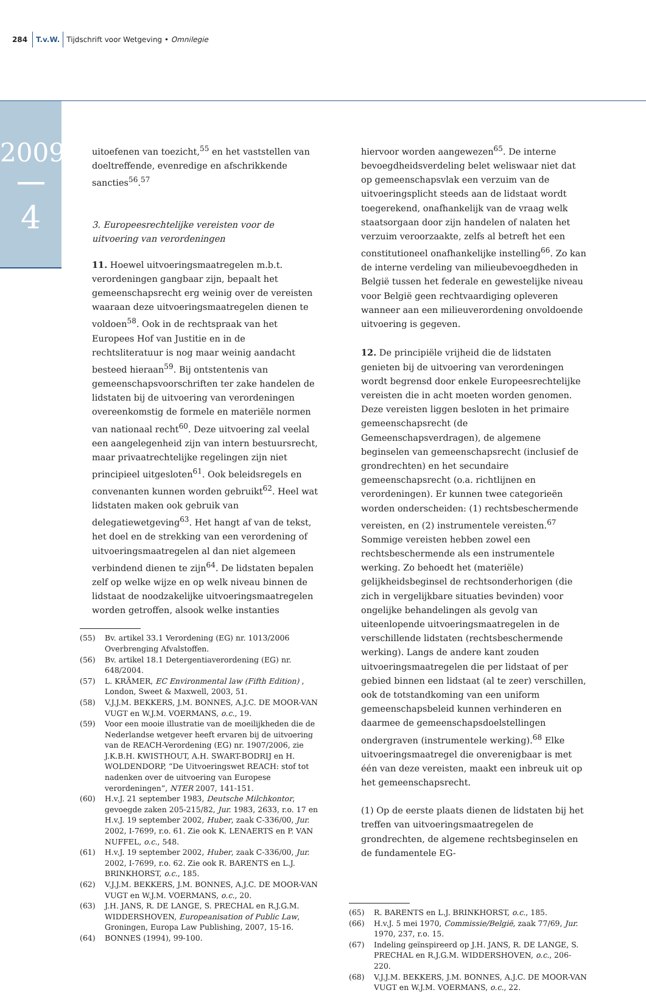284 T.v.W. Tijdschrift voor Wetgeving • Omnilegie
2009
4
uitoefenen van toezicht,<sup>55</sup> en het vaststellen van doeltreffende, evenredige en afschrikkende sancties<sup>56</sup>.<sup>57</sup>
3. Europeesrechtelijke vereisten voor de uitvoering van verordeningen
11. Hoewel uitvoeringsmaatregelen m.b.t. verordeningen gangbaar zijn, bepaalt het gemeenschapsrecht erg weinig over de vereisten waaraan deze uitvoeringsmaatregelen dienen te voldoen<sup>58</sup>. Ook in de rechtspraak van het Europees Hof van Justitie en in de rechtsliteratuur is nog maar weinig aandacht besteed hieraan<sup>59</sup>. Bij ontstentenis van gemeenschapsvoorschriften ter zake handelen de lidstaten bij de uitvoering van verordeningen overeenkomstig de formele en materiële normen van nationaal recht<sup>60</sup>. Deze uitvoering zal veelal een aangelegenheid zijn van intern bestuursrecht, maar privaatrechtelijke regelingen zijn niet principieel uitgesloten<sup>61</sup>. Ook beleidsregels en convenanten kunnen worden gebruikt<sup>62</sup>. Heel wat lidstaten maken ook gebruik van delegatiewetgeving<sup>63</sup>. Het hangt af van de tekst, het doel en de strekking van een verordening of uitvoeringsmaatregelen al dan niet algemeen verbindend dienen te zijn<sup>64</sup>. De lidstaten bepalen zelf op welke wijze en op welk niveau binnen de lidstaat de noodzakelijke uitvoeringsmaatregelen worden getroffen, alsook welke instanties
(55) Bv. artikel 33.1 Verordening (EG) nr. 1013/2006 Overbrenging Afvalstoffen.
(56) Bv. artikel 18.1 Detergentiaverordening (EG) nr. 648/2004.
(57) L. KRÄMER, EC Environmental law (Fifth Edition) , London, Sweet & Maxwell, 2003, 51.
(58) V.J.J.M. BEKKERS, J.M. BONNES, A.J.C. DE MOOR-VAN VUGT en W.J.M. VOERMANS, o.c., 19.
(59) Voor een mooie illustratie van de moeilijkheden die de Nederlandse wetgever heeft ervaren bij de uitvoering van de REACH-Verordening (EG) nr. 1907/2006, zie J.K.B.H. KWISTHOUT, A.H. SWART-BODRIJ en H. WOLDENDORP, “De Uitvoeringswet REACH: stof tot nadenken over de uitvoering van Europese verordeningen”, NTER 2007, 141-151.
(60) H.v.J. 21 september 1983, Deutsche Milchkontor, gevoegde zaken 205-215/82, Jur. 1983, 2633, r.o. 17 en H.v.J. 19 september 2002, Huber, zaak C-336/00, Jur. 2002, I-7699, r.o. 61. Zie ook K. LENAERTS en P. VAN NUFFEL, o.c., 548.
(61) H.v.J. 19 september 2002, Huber, zaak C-336/00, Jur. 2002, I-7699, r.o. 62. Zie ook R. BARENTS en L.J. BRINKHORST, o.c., 185.
(62) V.J.J.M. BEKKERS, J.M. BONNES, A.J.C. DE MOOR-VAN VUGT en W.J.M. VOERMANS, o.c., 20.
(63) J.H. JANS, R. DE LANGE, S. PRECHAL en R.J.G.M. WIDDERSHOVEN, Europeanisation of Public Law, Groningen, Europa Law Publishing, 2007, 15-16.
(64) BONNES (1994), 99-100.
hiervoor worden aangewezen<sup>65</sup>. De interne bevoegdheidsverdeling belet weliswaar niet dat op gemeenschapsvlak een verzuim van de uitvoeringsplicht steeds aan de lidstaat wordt toegerekend, onafhankelijk van de vraag welk staatsorgaan door zijn handelen of nalaten het verzuim veroorzaakte, zelfs al betreft het een constitutioneel onafhankelijke instelling<sup>66</sup>. Zo kan de interne verdeling van milieubevoegdheden in België tussen het federale en gewestelijke niveau voor België geen rechtvaardiging opleveren wanneer aan een milieuverordening onvoldoende uitvoering is gegeven.
12. De principiële vrijheid die de lidstaten genieten bij de uitvoering van verordeningen wordt begrensd door enkele Europeesrechtelijke vereisten die in acht moeten worden genomen. Deze vereisten liggen besloten in het primaire gemeenschapsrecht (de Gemeenschapsverdragen), de algemene beginselen van gemeenschapsrecht (inclusief de grondrechten) en het secundaire gemeenschapsrecht (o.a. richtlijnen en verordeningen). Er kunnen twee categorieën worden onderscheiden: (1) rechtsbeschermende vereisten, en (2) instrumentele vereisten.<sup>67</sup> Sommige vereisten hebben zowel een rechtsbeschermende als een instrumentele werking. Zo behoedt het (materiële) gelijkheidsbeginsel de rechtsonderhorigen (die zich in vergelijkbare situaties bevinden) voor ongelijke behandelingen als gevolg van uiteenlopende uitvoeringsmaatregelen in de verschillende lidstaten (rechtsbeschermende werking). Langs de andere kant zouden uitvoeringsmaatregelen die per lidstaat of per gebied binnen een lidstaat (al te zeer) verschillen, ook de totstandkoming van een uniform gemeenschapsbeleid kunnen verhinderen en daarmee de gemeenschapsdoelstellingen ondergraven (instrumentele werking).<sup>68</sup> Elke uitvoeringsmaatregel die onverenigbaar is met één van deze vereisten, maakt een inbreuk uit op het gemeenschapsrecht.
(1) Op de eerste plaats dienen de lidstaten bij het treffen van uitvoeringsmaatregelen de grondrechten, de algemene rechtsbeginselen en de fundamentele EG-
(65) R. BARENTS en L.J. BRINKHORST, o.c., 185.
(66) H.v.J. 5 mei 1970, Commissie/België, zaak 77/69, Jur. 1970, 237, r.o. 15.
(67) Indeling geïnspireerd op J.H. JANS, R. DE LANGE, S. PRECHAL en R.J.G.M. WIDDERSHOVEN, o.c., 206-220.
(68) V.J.J.M. BEKKERS, J.M. BONNES, A.J.C. DE MOOR-VAN VUGT en W.J.M. VOERMANS, o.c., 22.